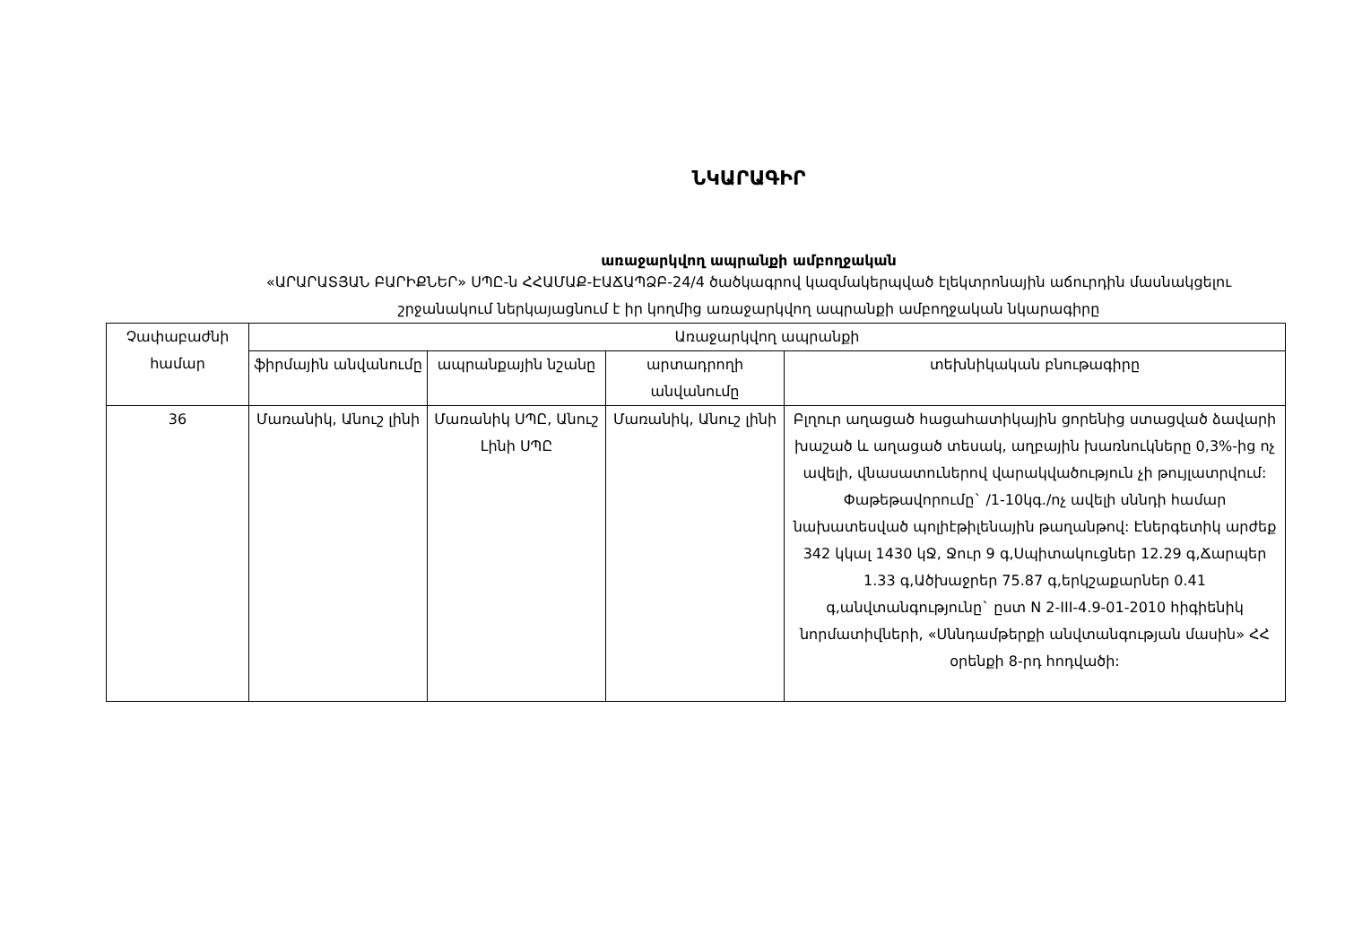ՆԿԱՐԱԳԻՐ
առաջարկվող ապրանքի ամբողջական
«ԱՐԱՐԱՏՅԱՆ ԲԱՐԻՔՆԵՐ» ՍՊԸ-ն ՀՀԱՄԱՔ-ԷԱՃԱՊՁԲ-24/4 ծածկագրով կազմակերպված էլեկտրոնային աճուրդին մասնակցելու
շրջանակում ներկայացնում է իր կողմից առաջարկվող ապրանքի ամբողջական նկարագիրը
| Չափաբաժնի համար | Առաջարկվող ապրանքի | | | |
| --- | --- | --- | --- | --- |
| | ֆիրմային անվանումը | ապրանքային նշանը | արտադրողի անվանումը | տեխնիկական բնութագիրը |
| 36 | Մառանիկ, Անուշ լինի | Մառանիկ ՍՊԸ, Անուշ Լինի ՍՊԸ | Մառանիկ, Անուշ լինի | Բլղուր աղացած հացահատիկային ցորենից ստացված ձավարի խաշած և աղացած տեսակ, աղբային խառնուկները 0,3%-ից ոչ ավելի, վնասատուներով վարակվածություն չի թույլատրվում: Փաթեթավորումը` /1-10կգ./ոչ ավելի սննդի համար նախատեսված պոլիէթիլենային թաղանթով: Էներգետիկ արժեք 342 կկալ 1430 կՋ, Ջուր 9 գ,Սպիտակուցներ 12.29 գ,Ճարպեր 1.33 գ,Ածխաջրեր 75.87 գ,երկշաքարներ 0.41 գ,անվտանգությունը` ըստ N 2-III-4.9-01-2010 հիգիենիկ նորմատիվների, «Սննդամթերքի անվտանգության մասին» ՀՀ օրենքի 8-րդ հոդվածի: |